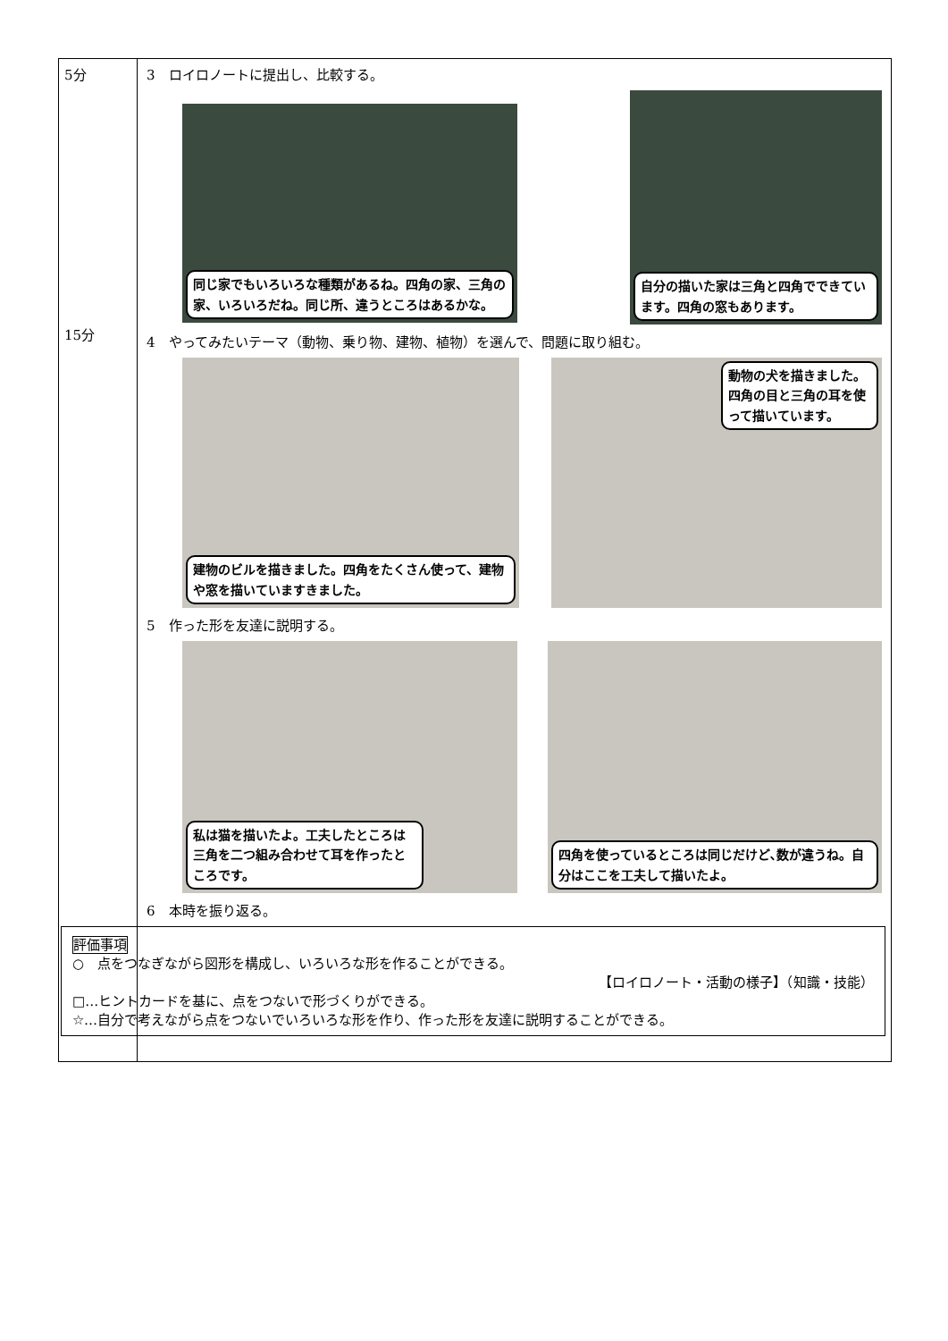| 5分 15分 | 3 ロイロノートに提出し、比較する。 同じ家でもいろいろな種類があるね。四角の家、三角の家、いろいろだね。同じ所、違うところはあるかな。 自分の描いた家は三角と四角でできています。四角の窓もあります。 4 やってみたいテーマ（動物、乗り物、建物、植物）を選んで、問題に取り組む。 建物のビルを描きました。四角をたくさん使って、建物や窓を描いていますきました。 動物の犬を描きました。四角の目と三角の耳を使って描いています。 5 作った形を友達に説明する。 私は猫を描いたよ。工夫したところは三角を二つ組み合わせて耳を作ったところです。 四角を使っているところは同じだけど､数が違うね。自分はここを工夫して描いたよ。 6 本時を振り返る。 評価事項 ○ 点をつなぎながら図形を構成し、いろいろな形を作ることができる。 【ロイロノート・活動の様子】（知識・技能） □…ヒントカードを基に、点をつないで形づくりができる。 ☆…自分で考えながら点をつないでいろいろな形を作り、作った形を友達に説明することができる。 |